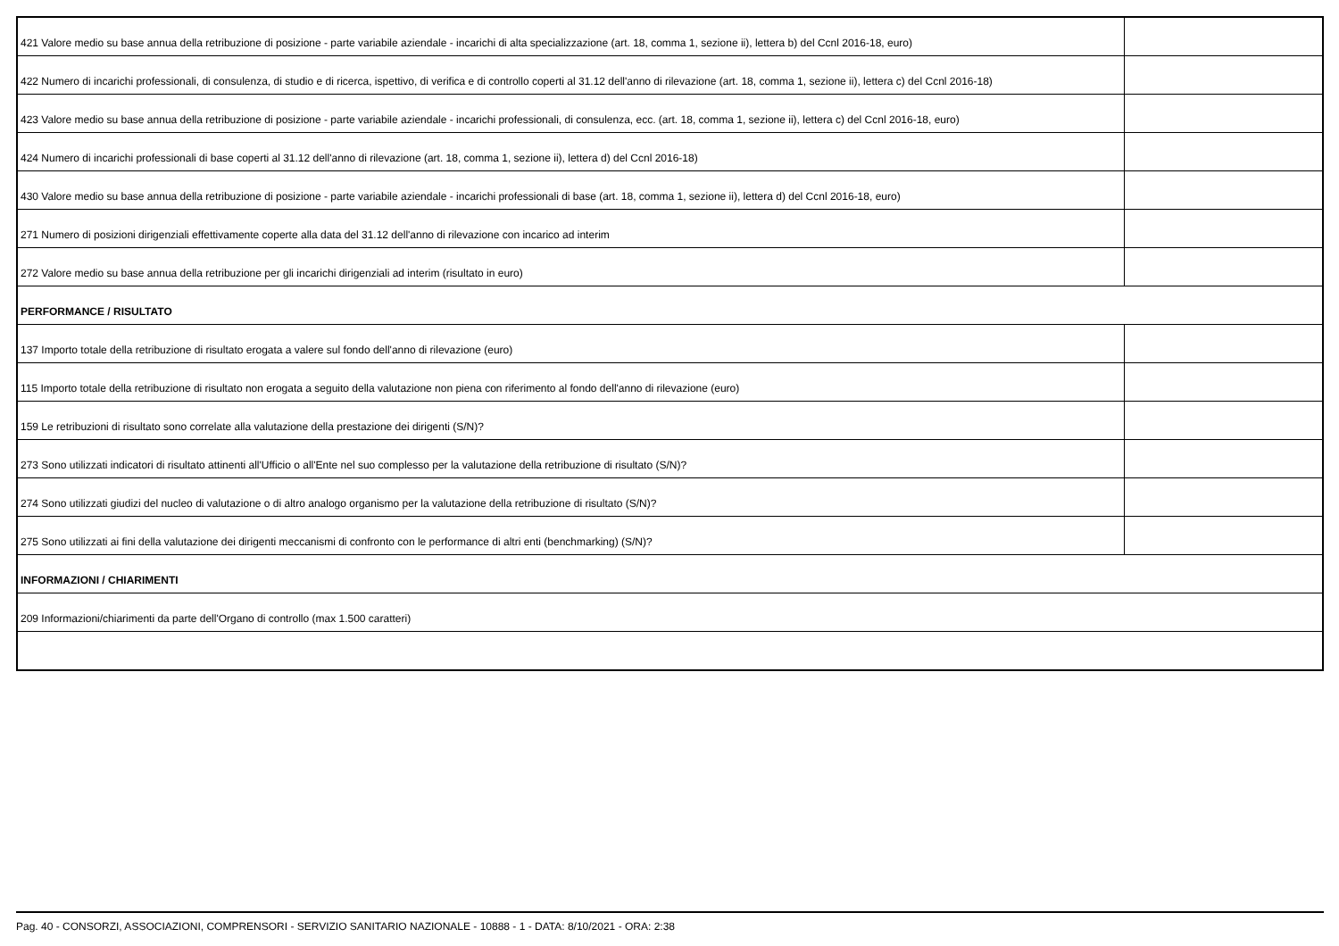| 421 Valore medio su base annua della retribuzione di posizione - parte variabile aziendale - incarichi di alta specializzazione (art. 18, comma 1, sezione ii), lettera b) del Ccnl 2016-18, euro) | |
| 422 Numero di incarichi professionali, di consulenza, di studio e di ricerca, ispettivo, di verifica e di controllo coperti al 31.12 dell'anno di rilevazione (art. 18, comma 1, sezione ii), lettera c) del Ccnl 2016-18) | |
| 423 Valore medio su base annua della retribuzione di posizione - parte variabile aziendale - incarichi professionali, di consulenza, ecc. (art. 18, comma 1, sezione ii), lettera c) del Ccnl 2016-18, euro) | |
| 424 Numero di incarichi professionali di base coperti al 31.12 dell'anno di rilevazione (art. 18, comma 1, sezione ii), lettera d) del Ccnl 2016-18) | |
| 430 Valore medio su base annua della retribuzione di posizione - parte variabile aziendale - incarichi professionali di base (art. 18, comma 1, sezione ii), lettera d) del Ccnl 2016-18, euro) | |
| 271 Numero di posizioni dirigenziali effettivamente coperte alla data del 31.12 dell'anno di rilevazione con incarico ad interim | |
| 272 Valore medio su base annua della retribuzione per gli incarichi dirigenziali ad interim (risultato in euro) | |
| PERFORMANCE / RISULTATO | |
| 137 Importo totale della retribuzione di risultato erogata a valere sul fondo dell'anno di rilevazione (euro) | |
| 115 Importo totale della retribuzione di risultato non erogata a seguito della valutazione non piena con riferimento al fondo dell'anno di rilevazione (euro) | |
| 159 Le retribuzioni di risultato sono correlate alla valutazione della prestazione dei dirigenti (S/N)? | |
| 273 Sono utilizzati indicatori di risultato attinenti all'Ufficio o all'Ente nel suo complesso per la valutazione della retribuzione di risultato (S/N)? | |
| 274 Sono utilizzati giudizi del nucleo di valutazione o di altro analogo organismo per la valutazione della retribuzione di risultato (S/N)? | |
| 275 Sono utilizzati ai fini della valutazione dei dirigenti meccanismi di confronto con le performance di altri enti (benchmarking) (S/N)? | |
| INFORMAZIONI / CHIARIMENTI | |
| 209 Informazioni/chiarimenti da parte dell'Organo di controllo (max 1.500 caratteri) | |
Pag. 40 - CONSORZI, ASSOCIAZIONI, COMPRENSORI - SERVIZIO SANITARIO NAZIONALE - 10888 - 1 - DATA: 8/10/2021 - ORA: 2:38